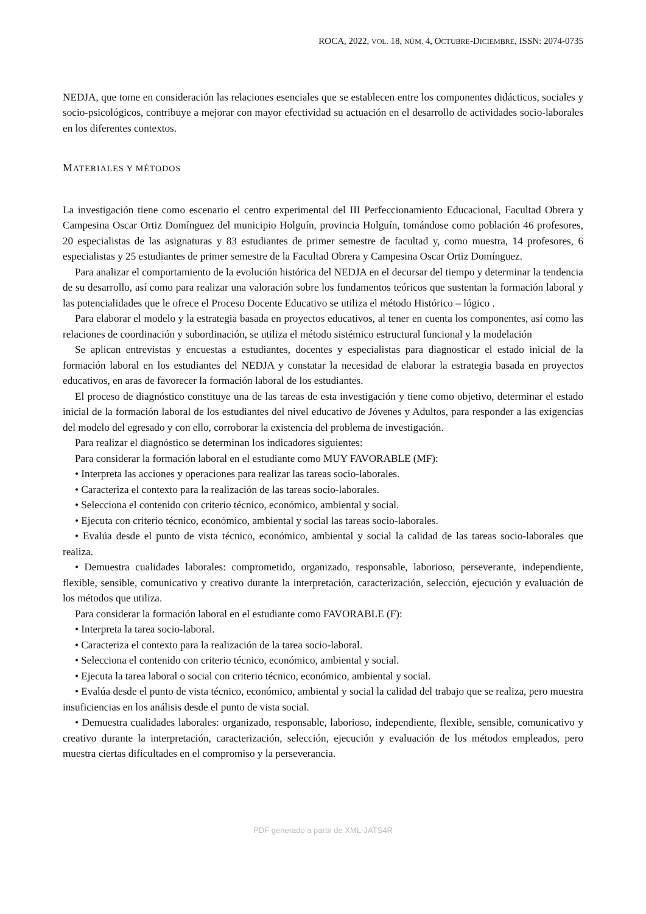ROCA, 2022, VOL. 18, NÚM. 4, OCTUBRE-DICIEMBRE, ISSN: 2074-0735
NEDJA, que tome en consideración las relaciones esenciales que se establecen entre los componentes didácticos, sociales y socio-psicológicos, contribuye a mejorar con mayor efectividad su actuación en el desarrollo de actividades socio-laborales en los diferentes contextos.
MATERIALES Y MÉTODOS
La investigación tiene como escenario el centro experimental del III Perfeccionamiento Educacional, Facultad Obrera y Campesina Oscar Ortiz Domínguez del municipio Holguín, provincia Holguín, tomándose como población 46 profesores, 20 especialistas de las asignaturas y 83 estudiantes de primer semestre de facultad y, como muestra, 14 profesores, 6 especialistas y 25 estudiantes de primer semestre de la Facultad Obrera y Campesina Oscar Ortiz Domínguez.
Para analizar el comportamiento de la evolución histórica del NEDJA en el decursar del tiempo y determinar la tendencia de su desarrollo, así como para realizar una valoración sobre los fundamentos teóricos que sustentan la formación laboral y las potencialidades que le ofrece el Proceso Docente Educativo se utiliza el método Histórico – lógico .
Para elaborar el modelo y la estrategia basada en proyectos educativos, al tener en cuenta los componentes, así como las relaciones de coordinación y subordinación, se utiliza el método sistémico estructural funcional y la modelación
Se aplican entrevistas y encuestas a estudiantes, docentes y especialistas para diagnosticar el estado inicial de la formación laboral en los estudiantes del NEDJA y constatar la necesidad de elaborar la estrategia basada en proyectos educativos, en aras de favorecer la formación laboral de los estudiantes.
El proceso de diagnóstico constituye una de las tareas de esta investigación y tiene como objetivo, determinar el estado inicial de la formación laboral de los estudiantes del nivel educativo de Jóvenes y Adultos, para responder a las exigencias del modelo del egresado y con ello, corroborar la existencia del problema de investigación.
Para realizar el diagnóstico se determinan los indicadores siguientes:
Para considerar la formación laboral en el estudiante como MUY FAVORABLE (MF):
• Interpreta las acciones y operaciones para realizar las tareas socio-laborales.
• Caracteriza el contexto para la realización de las tareas socio-laborales.
• Selecciona el contenido con criterio técnico, económico, ambiental y social.
• Ejecuta con criterio técnico, económico, ambiental y social las tareas socio-laborales.
• Evalúa desde el punto de vista técnico, económico, ambiental y social la calidad de las tareas socio-laborales que realiza.
• Demuestra cualidades laborales: comprometido, organizado, responsable, laborioso, perseverante, independiente, flexible, sensible, comunicativo y creativo durante la interpretación, caracterización, selección, ejecución y evaluación de los métodos que utiliza.
Para considerar la formación laboral en el estudiante como FAVORABLE (F):
• Interpreta la tarea socio-laboral.
• Caracteriza el contexto para la realización de la tarea socio-laboral.
• Selecciona el contenido con criterio técnico, económico, ambiental y social.
• Ejecuta la tarea laboral o social con criterio técnico, económico, ambiental y social.
• Evalúa desde el punto de vista técnico, económico, ambiental y social la calidad del trabajo que se realiza, pero muestra insuficiencias en los análisis desde el punto de vista social.
• Demuestra cualidades laborales: organizado, responsable, laborioso, independiente, flexible, sensible, comunicativo y creativo durante la interpretación, caracterización, selección, ejecución y evaluación de los métodos empleados, pero muestra ciertas dificultades en el compromiso y la perseverancia.
PDF generado a partir de XML-JATS4R